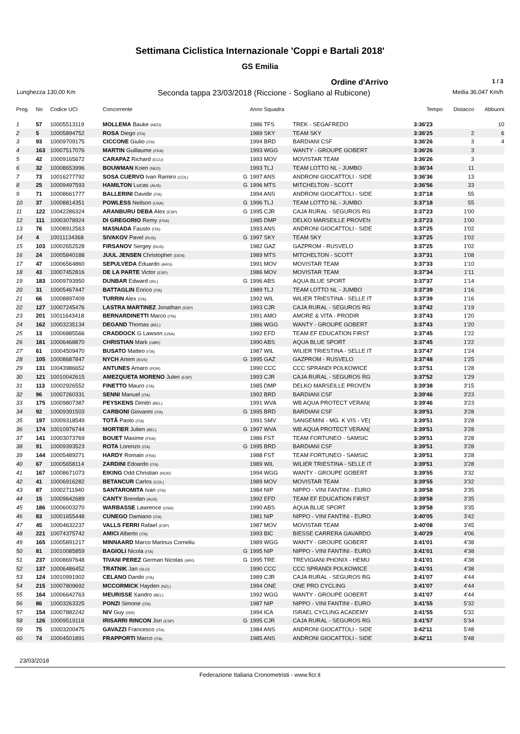Settimana Ciclistica Internazionale 'Coppi e Bartali 2018'
GS Emilia
Ordine d'Arrivo 1 / 3
Lunghezza 130,00 Km Seconda tappa 23/03/2018 (Riccione - Sogliano al Rubicone) Media 36,047 Km/h
| Prog. | No | Codice UCI | Concorrente | | Anno Squadra | | Tempo | Distacco | Abbuoni |
| --- | --- | --- | --- | --- | --- | --- | --- | --- | --- |
| 1 | 57 | 10005513119 | MOLLEMA Bauke (NED) | | 1986 TFS | TREK - SEGAFREDO | 3:36'23 | | 10 |
| 2 | 5 | 10005894752 | ROSA Diego (ITA) | | 1989 SKY | TEAM SKY | 3:36'25 | 2 | 6 |
| 3 | 93 | 10009709175 | CICCONE Giulio (ITA) | | 1994 BRD | BARDIANI CSF | 3:36'26 | 3 | 4 |
| 4 | 163 | 10007517076 | MARTIN Guillaume (FRA) | | 1993 WGG | WANTY - GROUPE GOBERT | 3:36'26 | 3 | |
| 5 | 42 | 10009165672 | CARAPAZ Richard (ECU) | | 1993 MOV | MOVISTAR TEAM | 3:36'26 | 3 | |
| 6 | 32 | 10008653996 | BOUWMAN Koen (NED) | | 1993 TLJ | TEAM LOTTO NL - JUMBO | 3:36'34 | 11 | |
| 7 | 73 | 10016277792 | SOSA CUERVO Ivan Ramiro (COL) | G | 1997 ANS | ANDRONI GIOCATTOLI - SIDE | 3:36'36 | 13 | |
| 8 | 25 | 10009497593 | HAMILTON Lucas (AUS) | G | 1996 MTS | MITCHELTON - SCOTT | 3:36'56 | 33 | |
| 9 | 71 | 10008661777 | BALLERINI Davide (ITA) | | 1994 ANS | ANDRONI GIOCATTOLI - SIDE | 3:37'18 | 55 | |
| 10 | 37 | 10008814351 | POWLESS Neilson (USA) | G | 1996 TLJ | TEAM LOTTO NL - JUMBO | 3:37'18 | 55 | |
| 11 | 122 | 10042286324 | ARANBURU DEBA Alex (ESP) | G | 1995 CJR | CAJA RURAL - SEGUROS RG | 3:37'23 | 1'00 | |
| 12 | 111 | 10003078924 | DI GREGORIO Remy (FRA) | | 1985 DMP | DELKO MARSEILLE PROVEN | 3:37'23 | 1'00 | |
| 13 | 76 | 10008912563 | MASNADA Fausto (ITA) | | 1993 ANS | ANDRONI GIOCATTOLI - SIDE | 3:37'25 | 1'02 | |
| 14 | 4 | 10011134368 | SIVAKOV Pavel (RUS) | G | 1997 SKY | TEAM SKY | 3:37'25 | 1'02 | |
| 15 | 103 | 10002652528 | FIRSANOV Sergey (RUS) | | 1982 GAZ | GAZPROM - RUSVELO | 3:37'25 | 1'02 | |
| 16 | 24 | 10005840188 | JUUL JENSEN Christopher (DEN) | | 1989 MTS | MITCHELTON - SCOTT | 3:37'31 | 1'08 | |
| 17 | 47 | 10006564860 | SEPULVEDA Eduardo (ARG) | | 1991 MOV | MOVISTAR TEAM | 3:37'33 | 1'10 | |
| 18 | 43 | 10007452816 | DE LA PARTE Victor (ESP) | | 1986 MOV | MOVISTAR TEAM | 3:37'34 | 1'11 | |
| 19 | 183 | 10009793950 | DUNBAR Edward (IRL) | G | 1996 ABS | AQUA BLUE SPORT | 3:37'37 | 1'14 | |
| 20 | 31 | 10005467447 | BATTAGLIN Enrico (ITA) | | 1989 TLJ | TEAM LOTTO NL - JUMBO | 3:37'39 | 1'16 | |
| 21 | 66 | 10008897409 | TURRIN Alex (ITA) | | 1992 WIL | WILIER TRIESTINA - SELLE IT | 3:37'39 | 1'16 | |
| 22 | 127 | 10007245476 | LASTRA MARTINEZ Jonathan (ESP) | | 1993 CJR | CAJA RURAL - SEGUROS RG | 3:37'42 | 1'19 | |
| 23 | 201 | 10011643418 | BERNARDINETTI Marco (ITA) | | 1991 AMO | AMORE & VITA - PRODIR | 3:37'43 | 1'20 | |
| 24 | 162 | 10003235134 | DEGAND Thomas (BEL) | | 1986 WGG | WANTY - GROUPE GOBERT | 3:37'43 | 1'20 | |
| 25 | 13 | 10006885566 | CRADDOCK G Lawson (USA) | | 1992 EFD | TEAM EF EDUCATION FIRST | 3:37'45 | 1'22 | |
| 26 | 181 | 10006468870 | CHRISTIAN Mark (GBR) | | 1990 ABS | AQUA BLUE SPORT | 3:37'45 | 1'22 | |
| 27 | 61 | 10004509470 | BUSATO Matteo (ITA) | | 1987 WIL | WILIER TRIESTINA - SELLE IT | 3:37'47 | 1'24 | |
| 28 | 105 | 10008687847 | NYCH Artem (RUS) | G | 1995 GAZ | GAZPROM - RUSVELO | 3:37'48 | 1'25 | |
| 29 | 131 | 10043986652 | ANTUNES Amaro (POR) | | 1990 CCC | CCC SPRANDI POLKOWICE | 3:37'51 | 1'28 | |
| 30 | 121 | 10010042615 | AMEZQUETA MORENO Julen (ESP) | | 1993 CJR | CAJA RURAL - SEGUROS RG | 3:37'52 | 1'29 | |
| 31 | 113 | 10002926552 | FINETTO Mauro (ITA) | | 1985 DMP | DELKO MARSEILLE PROVEN | 3:39'38 | 3'15 | |
| 32 | 96 | 10007260331 | SENNI Manuel (ITA) | | 1992 BRD | BARDIANI CSF | 3:39'46 | 3'23 | |
| 33 | 175 | 10009807387 | PEYSKENS Dimitri (BEL) | | 1991 WVA | WB AQUA PROTECT VERAN( | 3:39'46 | 3'23 | |
| 34 | 92 | 10009391503 | CARBONI Giovanni (ITA) | G | 1995 BRD | BARDIANI CSF | 3:39'51 | 3'28 | |
| 35 | 197 | 10009318549 | TOTÃ Paolo (ITA) | | 1991 SMV | SANGEMINI - MG. K VIS - VE( | 3:39'51 | 3'28 | |
| 36 | 174 | 10010976744 | MORTIER Julien (BEL) | G | 1997 WVA | WB AQUA PROTECT VERAN( | 3:39'51 | 3'28 | |
| 37 | 141 | 10003073769 | BOUET Maxime (FRA) | | 1986 FST | TEAM FORTUNEO - SAMSIC | 3:39'51 | 3'28 | |
| 38 | 91 | 10009393523 | ROTA Lorenzo (ITA) | G | 1995 BRD | BARDIANI CSF | 3:39'51 | 3'28 | |
| 39 | 144 | 10005489271 | HARDY Romain (FRA) | | 1988 FST | TEAM FORTUNEO - SAMSIC | 3:39'51 | 3'28 | |
| 40 | 67 | 10005658114 | ZARDINI Edoardo (ITA) | | 1989 WIL | WILIER TRIESTINA - SELLE IT | 3:39'51 | 3'28 | |
| 41 | 167 | 10008671073 | EIKING Odd Christian (NOR) | | 1994 WGG | WANTY - GROUPE GOBERT | 3:39'55 | 3'32 | |
| 42 | 41 | 10006916282 | BETANCUR Carlos (COL) | | 1989 MOV | MOVISTAR TEAM | 3:39'55 | 3'32 | |
| 43 | 87 | 10002711940 | SANTAROMITA Ivan (ITA) | | 1984 NIP | NIPPO - VINI FANTINI - EURO | 3:39'58 | 3'35 | |
| 44 | 15 | 10009642689 | CANTY Brendan (AUS) | | 1992 EFD | TEAM EF EDUCATION FIRST | 3:39'58 | 3'35 | |
| 45 | 186 | 10006003270 | WARBASSE Lawrence (USA) | | 1990 ABS | AQUA BLUE SPORT | 3:39'58 | 3'35 | |
| 46 | 83 | 10001655448 | CUNEGO Damiano (ITA) | | 1981 NIP | NIPPO - VINI FANTINI - EURO | 3:40'05 | 3'42 | |
| 47 | 45 | 10004632237 | VALLS FERRI Rafael (ESP) | | 1987 MOV | MOVISTAR TEAM | 3:40'08 | 3'45 | |
| 48 | 221 | 10074375742 | AMICI Alberto (ITA) | | 1993 BIC | BIESSE CARRERA GAVARDO | 3:40'29 | 4'06 | |
| 49 | 165 | 10005891217 | MINNAARD Marco Marinus Corneliu | | 1989 WGG | WANTY - GROUPE GOBERT | 3:41'01 | 4'38 | |
| 50 | 81 | 10010085859 | BAGIOLI Nicola (ITA) | G | 1995 NIP | NIPPO - VINI FANTINI - EURO | 3:41'01 | 4'38 | |
| 51 | 237 | 10008697648 | TIVANI PEREZ German Nicolas (ARG | G | 1995 TRE | TREVIGIANI PHONIX - HEMU | 3:41'01 | 4'38 | |
| 52 | 137 | 10006486452 | TRATNIK Jan (SLO) | | 1990 CCC | CCC SPRANDI POLKOWICE | 3:41'01 | 4'38 | |
| 53 | 124 | 10010991902 | CELANO Danilo (ITA) | | 1989 CJR | CAJA RURAL - SEGUROS RG | 3:41'07 | 4'44 | |
| 54 | 215 | 10007809692 | MCCORMICK Hayden (NZL) | | 1994 ONE | ONE PRO CYCLING | 3:41'07 | 4'44 | |
| 55 | 164 | 10006642763 | MEURISSE Xandro (BEL) | | 1992 WGG | WANTY - GROUPE GOBERT | 3:41'07 | 4'44 | |
| 56 | 86 | 10003263325 | PONZI Simone (ITA) | | 1987 NIP | NIPPO - VINI FANTINI - EURO | 3:41'55 | 5'32 | |
| 57 | 154 | 10007882242 | NIV Guy (ISR) | | 1994 ICA | ISRAEL CYCLING ACADEMY | 3:41'55 | 5'32 | |
| 58 | 126 | 10009519118 | IRISARRI RINCON Jon (ESP) | G | 1995 CJR | CAJA RURAL - SEGUROS RG | 3:41'57 | 5'34 | |
| 59 | 75 | 10003200475 | GAVAZZI Francesco (ITA) | | 1984 ANS | ANDRONI GIOCATTOLI - SIDE | 3:42'11 | 5'48 | |
| 60 | 74 | 10004501891 | FRAPPORTI Marco (ITA) | | 1985 ANS | ANDRONI GIOCATTOLI - SIDE | 3:42'11 | 5'48 | |
23/03/2018
Federazione Italiana Cronometristi - www.ficr.it